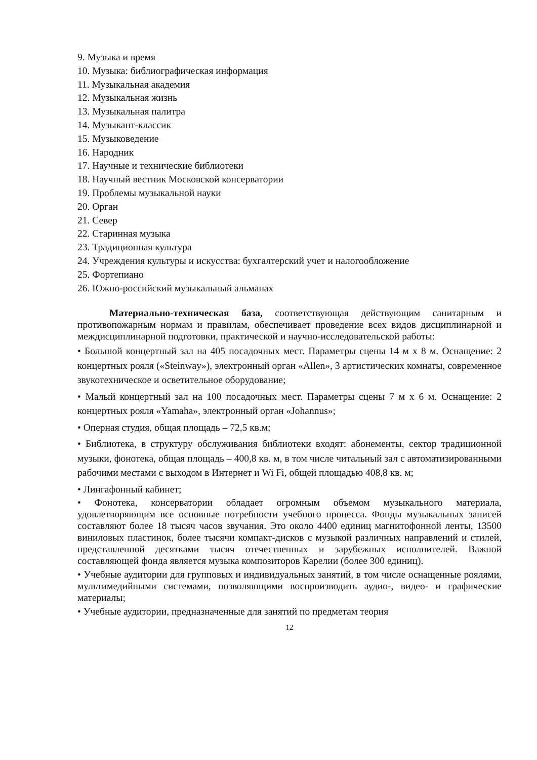9. Музыка и время
10. Музыка: библиографическая информация
11. Музыкальная академия
12. Музыкальная жизнь
13. Музыкальная палитра
14. Музыкант-классик
15. Музыковедение
16. Народник
17. Научные и технические библиотеки
18. Научный вестник Московской консерватории
19. Проблемы музыкальной науки
20. Орган
21. Север
22. Старинная музыка
23. Традиционная культура
24. Учреждения культуры и искусства: бухгалтерский учет и налогообложение
25. Фортепиано
26. Южно-российский музыкальный альманах
Материально-техническая база, соответствующая действующим санитарным и противопожарным нормам и правилам, обеспечивает проведение всех видов дисциплинарной и междисциплинарной подготовки, практической и научно-исследовательской работы:
• Большой концертный зал на 405 посадочных мест. Параметры сцены 14 м х 8 м. Оснащение: 2 концертных рояля («Steinway»), электронный орган «Allen», 3 артистических комнаты, современное звукотехническое и осветительное оборудование;
• Малый концертный зал на 100 посадочных мест. Параметры сцены 7 м х 6 м. Оснащение: 2 концертных рояля «Yamaha», электронный орган «Johannus»;
• Оперная студия, общая площадь – 72,5 кв.м;
• Библиотека, в структуру обслуживания библиотеки входят: абонементы, сектор традиционной музыки, фонотека, общая площадь – 400,8 кв. м, в том числе читальный зал с автоматизированными рабочими местами с выходом в Интернет и Wi Fi, общей площадью 408,8 кв. м;
• Лингафонный кабинет;
• Фонотека, консерватории обладает огромным объемом музыкального материала, удовлетворяющим все основные потребности учебного процесса. Фонды музыкальных записей составляют более 18 тысяч часов звучания. Это около 4400 единиц магнитофонной ленты, 13500 виниловых пластинок, более тысячи компакт-дисков с музыкой различных направлений и стилей, представленной десятками тысяч отечественных и зарубежных исполнителей. Важной составляющей фонда является музыка композиторов Карелии (более 300 единиц).
• Учебные аудитории для групповых и индивидуальных занятий, в том числе оснащенные роялями, мультимедийными системами, позволяющими воспроизводить аудио-, видео- и графические материалы;
• Учебные аудитории, предназначенные для занятий по предметам теория
12